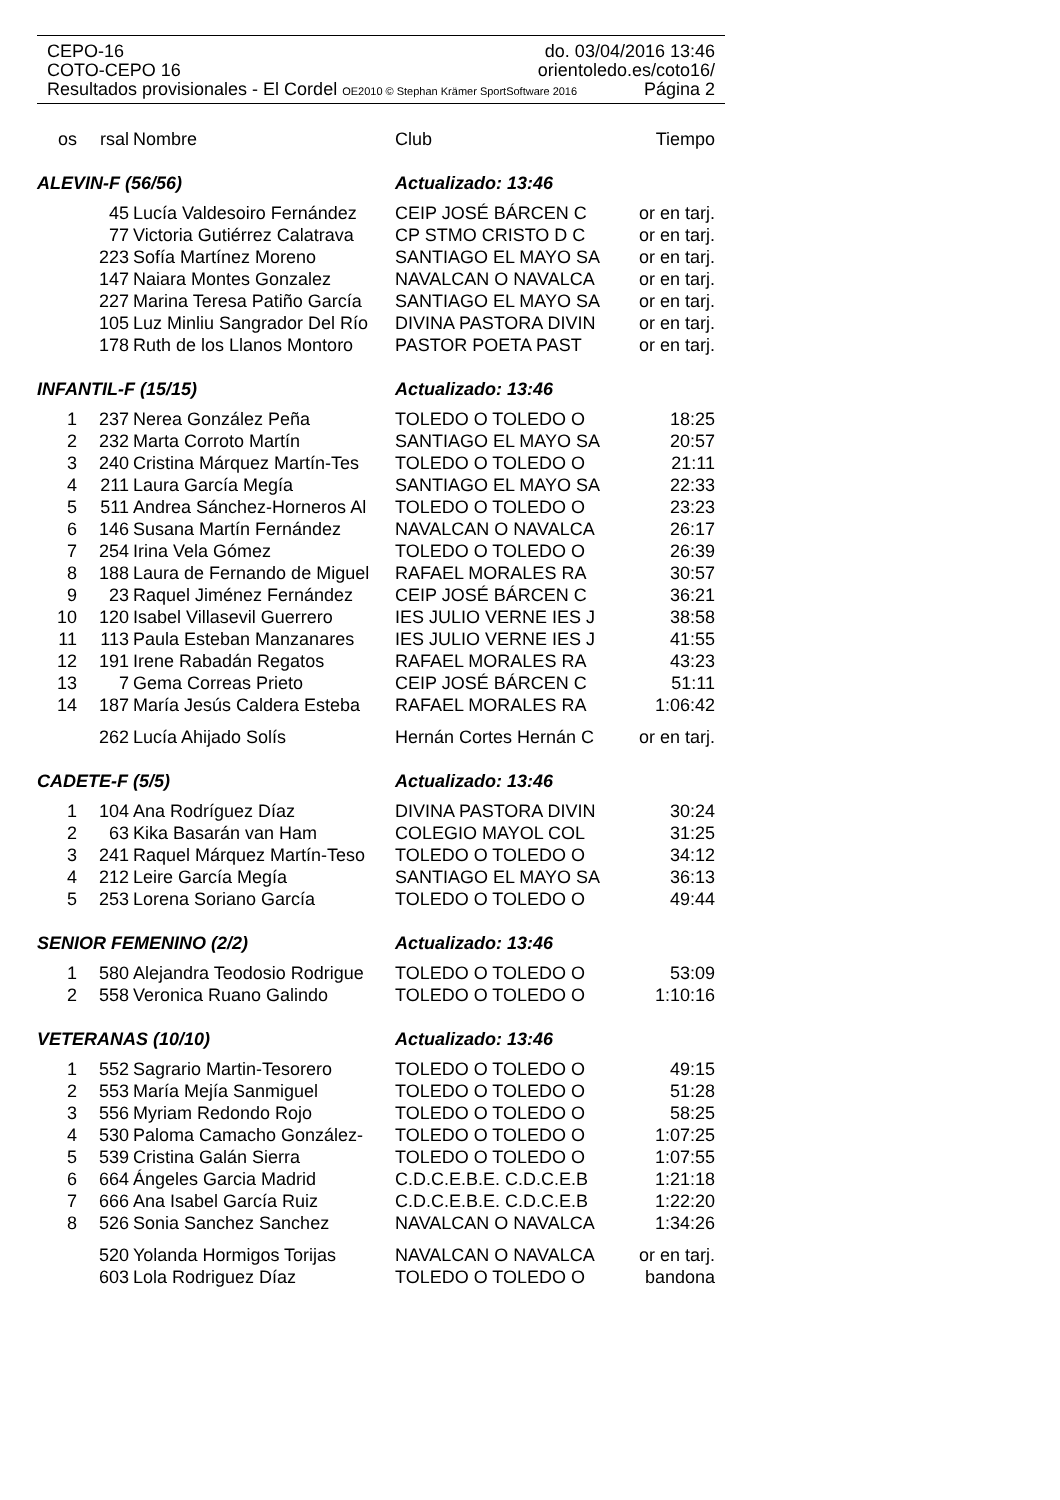CEPO-16 do. 03/04/2016 13:46
COTO-CEPO 16 orientoledo.es/coto16/
Resultados provisionales - El Cordel OE2010 © Stephan Krämer SportSoftware 2016 Página 2
| os | rsal | Nombre | Club | Tiempo |
| --- | --- | --- | --- | --- |
| ALEVIN-F (56/56) | | | Actualizado: 13:46 | |
| | 45 | Lucía Valdesoiro Fernández | CEIP JOSÉ BÁRCEN C | or en tarj. |
| | 77 | Victoria Gutiérrez Calatrava | CP STMO CRISTO D C | or en tarj. |
| | 223 | Sofía Martínez Moreno | SANTIAGO EL MAYO SA | or en tarj. |
| | 147 | Naiara Montes Gonzalez | NAVALCAN O NAVALCA | or en tarj. |
| | 227 | Marina Teresa Patiño García | SANTIAGO EL MAYO SA | or en tarj. |
| | 105 | Luz Minliu Sangrador Del Río | DIVINA PASTORA DIVIN | or en tarj. |
| | 178 | Ruth de los Llanos Montoro | PASTOR POETA PAST | or en tarj. |
| INFANTIL-F (15/15) | | | Actualizado: 13:46 | |
| 1 | 237 | Nerea González Peña | TOLEDO O TOLEDO O | 18:25 |
| 2 | 232 | Marta Corroto Martín | SANTIAGO EL MAYO SA | 20:57 |
| 3 | 240 | Cristina Márquez Martín-Tes | TOLEDO O TOLEDO O | 21:11 |
| 4 | 211 | Laura García Megía | SANTIAGO EL MAYO SA | 22:33 |
| 5 | 511 | Andrea Sánchez-Horneros Al | TOLEDO O TOLEDO O | 23:23 |
| 6 | 146 | Susana Martín Fernández | NAVALCAN O NAVALCA | 26:17 |
| 7 | 254 | Irina Vela Gómez | TOLEDO O TOLEDO O | 26:39 |
| 8 | 188 | Laura de Fernando de Miguel | RAFAEL MORALES RA | 30:57 |
| 9 | 23 | Raquel Jiménez Fernández | CEIP JOSÉ BÁRCEN C | 36:21 |
| 10 | 120 | Isabel Villasevil Guerrero | IES JULIO VERNE IES J | 38:58 |
| 11 | 113 | Paula Esteban Manzanares | IES JULIO VERNE IES J | 41:55 |
| 12 | 191 | Irene Rabadán Regatos | RAFAEL MORALES RA | 43:23 |
| 13 | 7 | Gema Correas Prieto | CEIP JOSÉ BÁRCEN C | 51:11 |
| 14 | 187 | María Jesús Caldera Esteba | RAFAEL MORALES RA | 1:06:42 |
| | 262 | Lucía Ahijado Solís | Hernán Cortes Hernán C | or en tarj. |
| CADETE-F (5/5) | | | Actualizado: 13:46 | |
| 1 | 104 | Ana Rodríguez Díaz | DIVINA PASTORA DIVIN | 30:24 |
| 2 | 63 | Kika Basarán van Ham | COLEGIO MAYOL COL | 31:25 |
| 3 | 241 | Raquel Márquez Martín-Teso | TOLEDO O TOLEDO O | 34:12 |
| 4 | 212 | Leire García Megía | SANTIAGO EL MAYO SA | 36:13 |
| 5 | 253 | Lorena Soriano García | TOLEDO O TOLEDO O | 49:44 |
| SENIOR FEMENINO (2/2) | | | Actualizado: 13:46 | |
| 1 | 580 | Alejandra Teodosio Rodrigue | TOLEDO O TOLEDO O | 53:09 |
| 2 | 558 | Veronica Ruano Galindo | TOLEDO O TOLEDO O | 1:10:16 |
| VETERANAS (10/10) | | | Actualizado: 13:46 | |
| 1 | 552 | Sagrario Martin-Tesorero | TOLEDO O TOLEDO O | 49:15 |
| 2 | 553 | María Mejía Sanmiguel | TOLEDO O TOLEDO O | 51:28 |
| 3 | 556 | Myriam Redondo Rojo | TOLEDO O TOLEDO O | 58:25 |
| 4 | 530 | Paloma Camacho González- | TOLEDO O TOLEDO O | 1:07:25 |
| 5 | 539 | Cristina Galán Sierra | TOLEDO O TOLEDO O | 1:07:55 |
| 6 | 664 | Ángeles Garcia Madrid | C.D.C.E.B.E. C.D.C.E.B | 1:21:18 |
| 7 | 666 | Ana Isabel García Ruiz | C.D.C.E.B.E. C.D.C.E.B | 1:22:20 |
| 8 | 526 | Sonia Sanchez Sanchez | NAVALCAN O NAVALCA | 1:34:26 |
| | 520 | Yolanda Hormigos Torijas | NAVALCAN O NAVALCA | or en tarj. |
| | 603 | Lola Rodriguez Díaz | TOLEDO O TOLEDO O | bandona |